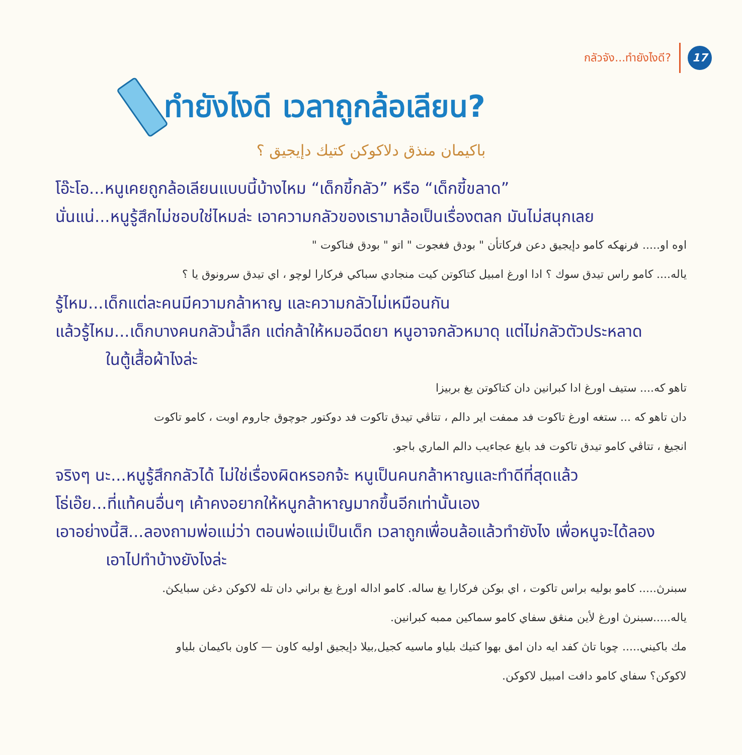กลัวจัง...ทำยังไงดี? 17
ทำยังไงดี เวลาถูกล้อเลียน?
باكيمان منذق دلاكوكن كتيك دإيجيق ؟
โอ๊ะโอ...หนูเคยถูกล้อเลียนแบบนี้บ้างไหม “เด็กขี้กลัว” หรือ “เด็กขี้ขลาด”
นั่นแน่...หนูรู้สึกไม่ชอบใช่ไหมล่ะ เอาความกลัวของเรามาล้อเป็นเรื่องตลก มันไม่สนุกเลย
اوه او..... فرنهكه كامو دإيجيق دعن فركاتأن " بودق فغجوت " اتو " بودق فناكوت "
ياله.... كامو راس تيدق سوك ؟ ادا اورغ امبيل كتاكوتن كيت منجادي سباكي فركارا لوچو ، اي تيدق سرونوق يا ؟
รู้ไหม...เด็กแต่ละคนมีความกล้าหาญ และความกลัวไม่เหมือนกัน
แล้วรู้ไหม...เด็กบางคนกลัวน้ำลึก แต่กล้าให้หมอฉีดยา หนูอาจกลัวหมาดุ แต่ไม่กลัวตัวประหลาด
ในตู้เสื้อผ้าไงล่ะ
تاهو كه.... ستيف اورغ ادا كبرانين دان كتاكوتن يغ بربيزا
دان تاهو كه ... ستغه اورغ تاكوت فد ممفت اير دالم ، تتاڤي تيدق تاكوت فد دوكتور جوچوق جاروم اوبت ، كامو تاكوت
انجيغ ، تتاڤي كامو تيدق تاكوت فد بايغ عجاءيب دالم الماري باجو.
จริงๆ นะ...หนูรู้สึกกลัวได้ ไม่ใช่เรื่องผิดหรอกจ้ะ หนูเป็นคนกล้าหาญและทำดีที่สุดแล้ว
โธ่เอ๊ย...ที่แท้คนอื่นๆ เค้าคงอยากให้หนูกล้าหาญมากขึ้นอีกเท่านั้นเอง
เอาอย่างนี้สิ...ลองถามพ่อแม่ว่า ตอนพ่อแม่เป็นเด็ก เวลาถูกเพื่อนล้อแล้วทำยังไง เพื่อหนูจะได้ลอง
เอาไปทำบ้างยังไงล่ะ
سبنرڽ..... كامو بوليه براس تاكوت ، اي بوكن فركارا يغ ساله. كامو اداله اورغ يغ براني دان تله لاكوكن دغن سبايكڽ.
ياله.....سبنرڽ اورغ لأين منڠق سفاي كامو سماكين ممبه كبرانين.
مك باكيني..... چوبا تاڽ كفد ايه دان امق بهوا كتيك بلياو ماسيه كجيل,بيلا دإيجيق اوليه كاون — كاون باكيمان بلياو
لاكوكن؟ سفاي كامو دافت امبيل لاكوكن.